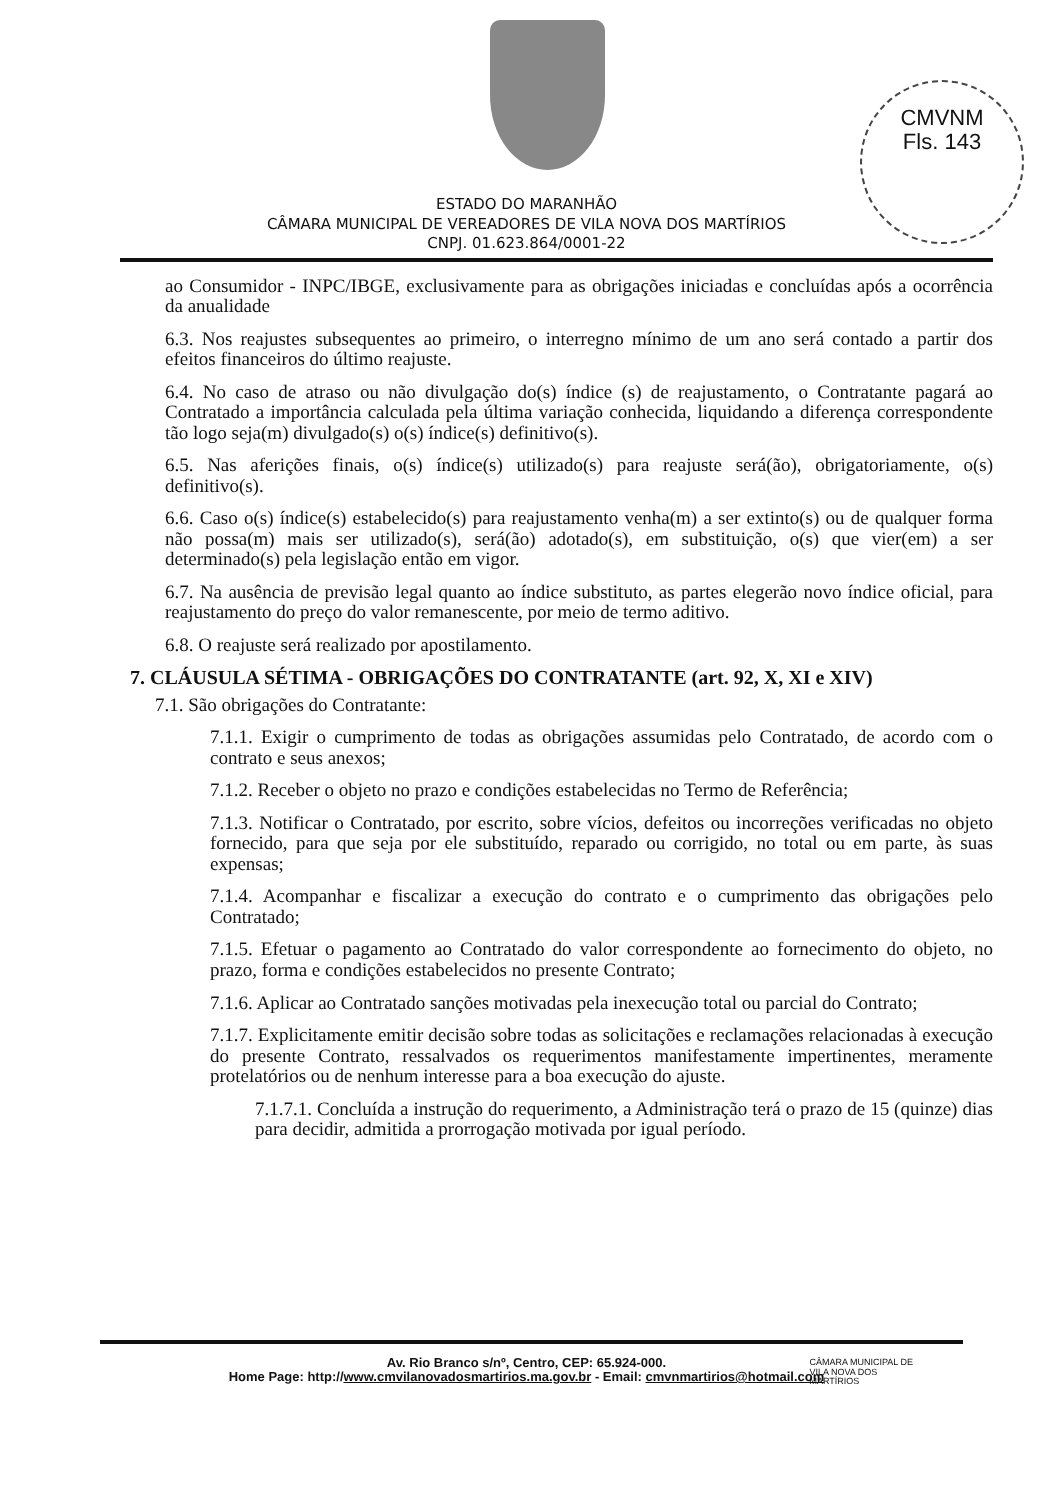CMVNM
Fls. 143
ESTADO DO MARANHÃO
CÂMARA MUNICIPAL DE VEREADORES DE VILA NOVA DOS MARTÍRIOS
CNPJ. 01.623.864/0001-22
ao Consumidor - INPC/IBGE, exclusivamente para as obrigações iniciadas e concluídas após a ocorrência da anualidade
6.3. Nos reajustes subsequentes ao primeiro, o interregno mínimo de um ano será contado a partir dos efeitos financeiros do último reajuste.
6.4. No caso de atraso ou não divulgação do(s) índice (s) de reajustamento, o Contratante pagará ao Contratado a importância calculada pela última variação conhecida, liquidando a diferença correspondente tão logo seja(m) divulgado(s) o(s) índice(s) definitivo(s).
6.5. Nas aferições finais, o(s) índice(s) utilizado(s) para reajuste será(ão), obrigatoriamente, o(s) definitivo(s).
6.6. Caso o(s) índice(s) estabelecido(s) para reajustamento venha(m) a ser extinto(s) ou de qualquer forma não possa(m) mais ser utilizado(s), será(ão) adotado(s), em substituição, o(s) que vier(em) a ser determinado(s) pela legislação então em vigor.
6.7. Na ausência de previsão legal quanto ao índice substituto, as partes elegerão novo índice oficial, para reajustamento do preço do valor remanescente, por meio de termo aditivo.
6.8. O reajuste será realizado por apostilamento.
7. CLÁUSULA SÉTIMA - OBRIGAÇÕES DO CONTRATANTE (art. 92, X, XI e XIV)
7.1. São obrigações do Contratante:
7.1.1. Exigir o cumprimento de todas as obrigações assumidas pelo Contratado, de acordo com o contrato e seus anexos;
7.1.2. Receber o objeto no prazo e condições estabelecidas no Termo de Referência;
7.1.3. Notificar o Contratado, por escrito, sobre vícios, defeitos ou incorreções verificadas no objeto fornecido, para que seja por ele substituído, reparado ou corrigido, no total ou em parte, às suas expensas;
7.1.4. Acompanhar e fiscalizar a execução do contrato e o cumprimento das obrigações pelo Contratado;
7.1.5. Efetuar o pagamento ao Contratado do valor correspondente ao fornecimento do objeto, no prazo, forma e condições estabelecidos no presente Contrato;
7.1.6. Aplicar ao Contratado sanções motivadas pela inexecução total ou parcial do Contrato;
7.1.7. Explicitamente emitir decisão sobre todas as solicitações e reclamações relacionadas à execução do presente Contrato, ressalvados os requerimentos manifestamente impertinentes, meramente protelatórios ou de nenhum interesse para a boa execução do ajuste.
7.1.7.1. Concluída a instrução do requerimento, a Administração terá o prazo de 15 (quinze) dias para decidir, admitida a prorrogação motivada por igual período.
Av. Rio Branco s/nº, Centro, CEP: 65.924-000.
Home Page: http://www.cmvilanovadosmartirios.ma.gov.br - Email: cmvnmartirios@hotmail.com
CÂMARA MUNICIPAL DE
VILA NOVA DOS
MARTÍRIOS